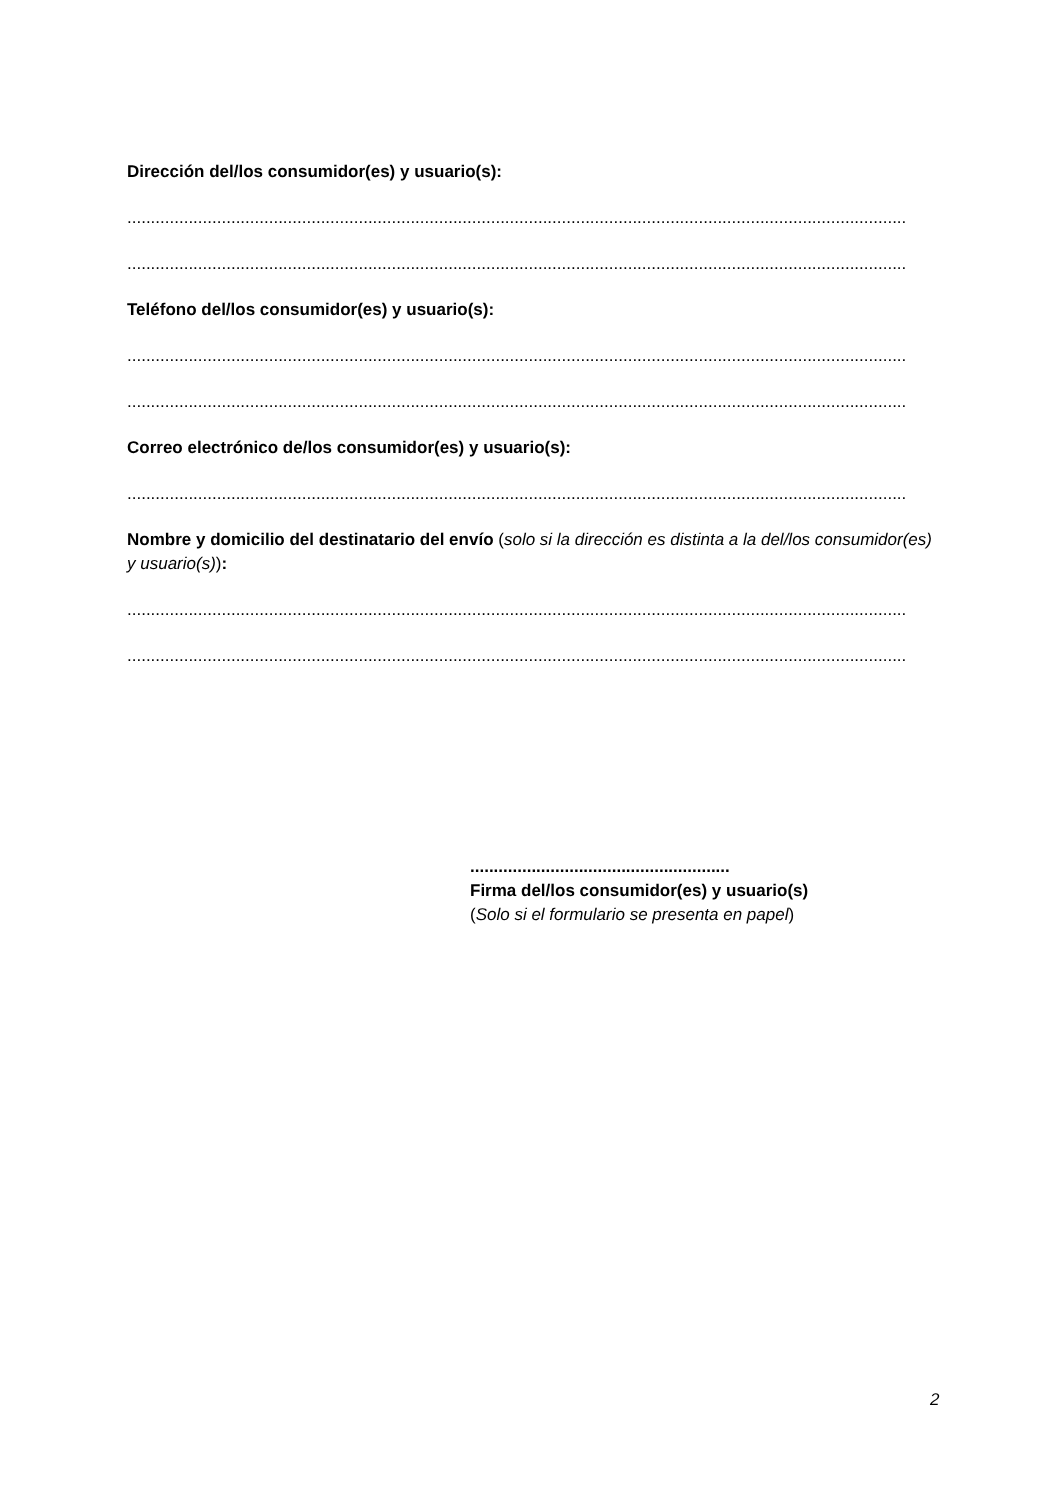Dirección del/los consumidor(es) y usuario(s):
.....................................................................................................................................................................
.....................................................................................................................................................................
Teléfono del/los consumidor(es) y usuario(s):
.....................................................................................................................................................................
.....................................................................................................................................................................
Correo electrónico de/los consumidor(es) y usuario(s):
.....................................................................................................................................................................
Nombre y domicilio del destinatario del envío (solo si la dirección es distinta a la del/los consumidor(es) y usuario(s)):
.....................................................................................................................................................................
.....................................................................................................................................................................
.......................................................
Firma del/los consumidor(es) y usuario(s)
(Solo si el formulario se presenta en papel)
2